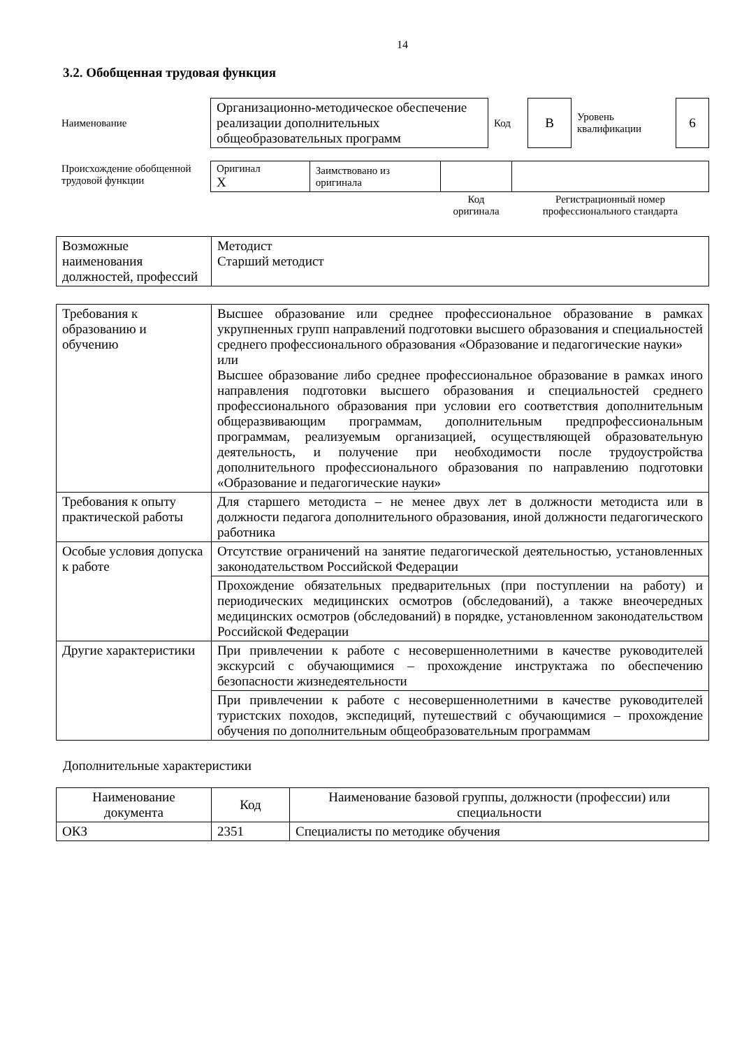14
3.2. Обобщенная трудовая функция
| Наименование | Организационно-методическое обеспечение реализации дополнительных общеобразовательных программ | Код | B | Уровень квалификации | 6 |
| Происхождение обобщенной трудовой функции | Оригинал X | Заимствовано из оригинала | | |
| | | | Код оригинала | Регистрационный номер профессионального стандарта |
| Возможные наименования должностей, профессий | Методист Старший методист |
| Требования к образованию и обучению | Высшее образование или среднее профессиональное образование в рамках укрупненных групп направлений подготовки высшего образования и специальностей среднего профессионального образования «Образование и педагогические науки» или Высшее образование либо среднее профессиональное образование в рамках иного направления подготовки высшего образования и специальностей среднего профессионального образования при условии его соответствия дополнительным общеразвивающим программам, дополнительным предпрофессиональным программам, реализуемым организацией, осуществляющей образовательную деятельность, и получение при необходимости после трудоустройства дополнительного профессионального образования по направлению подготовки «Образование и педагогические науки» |
| Требования к опыту практической работы | Для старшего методиста – не менее двух лет в должности методиста или в должности педагога дополнительного образования, иной должности педагогического работника |
| Особые условия допуска к работе | Отсутствие ограничений на занятие педагогической деятельностью, установленных законодательством Российской Федерации |
| | Прохождение обязательных предварительных (при поступлении на работу) и периодических медицинских осмотров (обследований), а также внеочередных медицинских осмотров (обследований) в порядке, установленном законодательством Российской Федерации |
| Другие характеристики | При привлечении к работе с несовершеннолетними в качестве руководителей экскурсий с обучающимися – прохождение инструктажа по обеспечению безопасности жизнедеятельности |
| | При привлечении к работе с несовершеннолетними в качестве руководителей туристских походов, экспедиций, путешествий с обучающимися – прохождение обучения по дополнительным общеобразовательным программам |
Дополнительные характеристики
| Наименование документа | Код | Наименование базовой группы, должности (профессии) или специальности |
| --- | --- | --- |
| ОКЗ | 2351 | Специалисты по методике обучения |